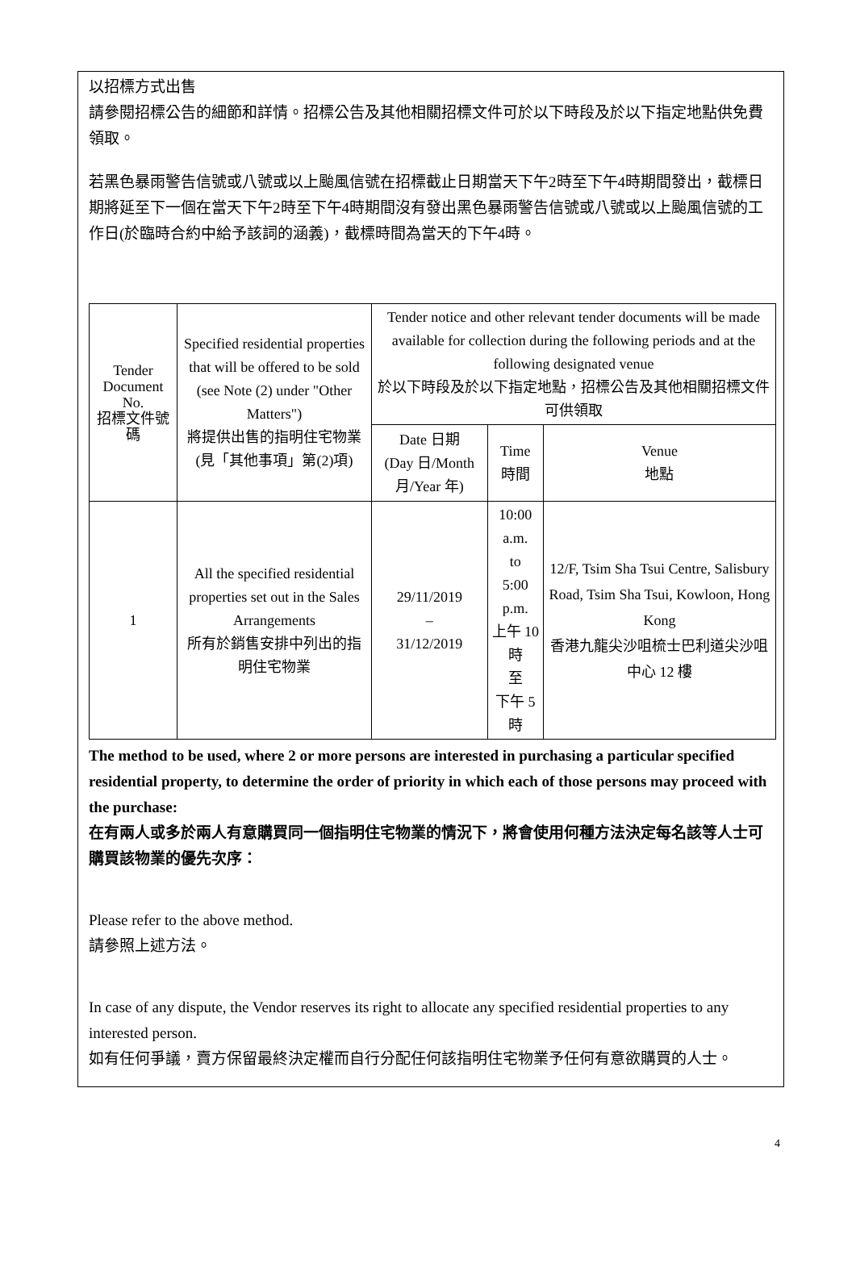以招標方式出售
請參閱招標公告的細節和詳情。招標公告及其他相關招標文件可於以下時段及於以下指定地點供免費領取。
若黑色暴雨警告信號或八號或以上颱風信號在招標截止日期當天下午2時至下午4時期間發出，截標日期將延至下一個在當天下午2時至下午4時期間沒有發出黑色暴雨警告信號或八號或以上颱風信號的工作日(於臨時合約中給予該詞的涵義)，截標時間為當天的下午4時。
| Tender Document No. 招標文件號碼 | Specified residential properties that will be offered to be sold (see Note (2) under "Other Matters") 將提供出售的指明住宅物業 (見「其他事項」第(2)項) | Tender notice and other relevant tender documents will be made available for collection during the following periods and at the following designated venue 於以下時段及於以下指定地點，招標公告及其他相關招標文件可供領取 | | |
| --- | --- | --- | --- | --- |
| | | Date 日期 (Day 日/Month 月/Year 年) | Time 時間 | Venue 地點 |
| 1 | All the specified residential properties set out in the Sales Arrangements 所有於銷售安排中列出的指明住宅物業 | 29/11/2019 – 31/12/2019 | 10:00 a.m. to 5:00 p.m. 上午 10 時 至 下午 5 時 | 12/F, Tsim Sha Tsui Centre, Salisbury Road, Tsim Sha Tsui, Kowloon, Hong Kong 香港九龍尖沙咀梳士巴利道尖沙咀中心 12 樓 |
The method to be used, where 2 or more persons are interested in purchasing a particular specified residential property, to determine the order of priority in which each of those persons may proceed with the purchase:
在有兩人或多於兩人有意購買同一個指明住宅物業的情況下，將會使用何種方法決定每名該等人士可購買該物業的優先次序：
Please refer to the above method.
請參照上述方法。
In case of any dispute, the Vendor reserves its right to allocate any specified residential properties to any interested person.
如有任何爭議，賣方保留最終決定權而自行分配任何該指明住宅物業予任何有意欲購買的人士。
4